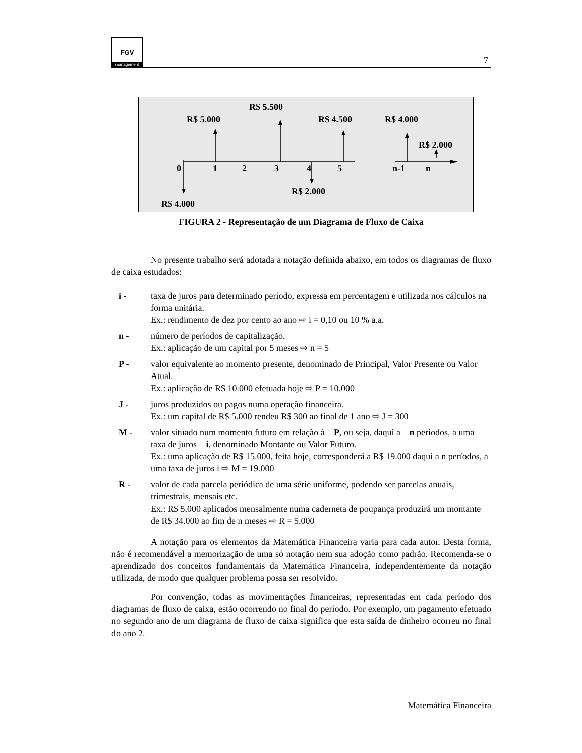FGV
management
7
R$ 5.500
R$ 5.000
R$ 4.500
R$ 4.000
R$ 2.000
0
1
2
3
4
5
n-1
n
R$ 2.000
R$ 4.000
FIGURA 2 - Representação de um Diagrama de Fluxo de Caixa
No presente trabalho será adotada a notação definida abaixo, em todos os diagramas de fluxo de caixa estudados:
i - taxa de juros para determinado período, expressa em percentagem e utilizada nos cálculos na forma unitária.
Ex.: rendimento de dez por cento ao ano ⇨ i = 0,10 ou 10 % a.a.
n - número de períodos de capitalização.
Ex.: aplicação de um capital por 5 meses ⇨ n = 5
P - valor equivalente ao momento presente, denominado de Principal, Valor Presente ou Valor Atual.
Ex.: aplicação de R$ 10.000 efetuada hoje ⇨ P = 10.000
J - juros produzidos ou pagos numa operação financeira.
Ex.: um capital de R$ 5.000 rendeu R$ 300 ao final de 1 ano ⇨ J = 300
M - valor situado num momento futuro em relação à P, ou seja, daqui a n períodos, a uma taxa de juros i, denominado Montante ou Valor Futuro.
Ex.: uma aplicação de R$ 15.000, feita hoje, corresponderá a R$ 19.000 daqui a n períodos, a uma taxa de juros i ⇨ M = 19.000
R - valor de cada parcela periódica de uma série uniforme, podendo ser parcelas anuais, trimestrais, mensais etc.
Ex.: R$ 5.000 aplicados mensalmente numa caderneta de poupança produzirá um montante de R$ 34.000 ao fim de n meses ⇨ R = 5.000
A notação para os elementos da Matemática Financeira varia para cada autor. Desta forma, não é recomendável a memorização de uma só notação nem sua adoção como padrão. Recomenda-se o aprendizado dos conceitos fundamentais da Matemática Financeira, independentemente da notação utilizada, de modo que qualquer problema possa ser resolvido.
Por convenção, todas as movimentações financeiras, representadas em cada período dos diagramas de fluxo de caixa, estão ocorrendo no final do período. Por exemplo, um pagamento efetuado no segundo ano de um diagrama de fluxo de caixa significa que esta saída de dinheiro ocorreu no final do ano 2.
Matemática Financeira